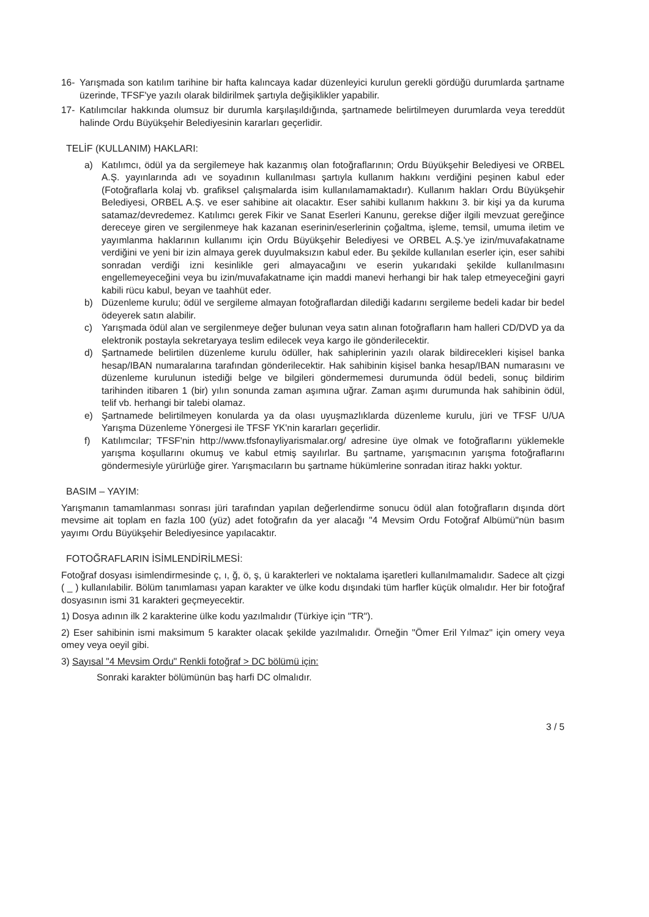16- Yarışmada son katılım tarihine bir hafta kalıncaya kadar düzenleyici kurulun gerekli gördüğü durumlarda şartname üzerinde, TFSF'ye yazılı olarak bildirilmek şartıyla değişiklikler yapabilir.
17- Katılımcılar hakkında olumsuz bir durumla karşılaşıldığında, şartnamede belirtilmeyen durumlarda veya tereddüt halinde Ordu Büyükşehir Belediyesinin kararları geçerlidir.
TELİF (KULLANIM) HAKLARI:
a) Katılımcı, ödül ya da sergilemeye hak kazanmış olan fotoğraflarının; Ordu Büyükşehir Belediyesi ve ORBEL A.Ş. yayınlarında adı ve soyadının kullanılması şartıyla kullanım hakkını verdiğini peşinen kabul eder (Fotoğraflarla kolaj vb. grafiksel çalışmalarda isim kullanılamamaktadır). Kullanım hakları Ordu Büyükşehir Belediyesi, ORBEL A.Ş. ve eser sahibine ait olacaktır. Eser sahibi kullanım hakkını 3. bir kişi ya da kuruma satamaz/devredemez. Katılımcı gerek Fikir ve Sanat Eserleri Kanunu, gerekse diğer ilgili mevzuat gereğince dereceye giren ve sergilenmeye hak kazanan eserinin/eserlerinin çoğaltma, işleme, temsil, umuma iletim ve yayımlanma haklarının kullanımı için Ordu Büyükşehir Belediyesi ve ORBEL A.Ş.'ye izin/muvafakatname verdiğini ve yeni bir izin almaya gerek duyulmaksızın kabul eder. Bu şekilde kullanılan eserler için, eser sahibi sonradan verdiği izni kesinlikle geri almayacağını ve eserin yukarıdaki şekilde kullanılmasını engellemeyeceğini veya bu izin/muvafakatname için maddi manevi herhangi bir hak talep etmeyeceğini gayri kabili rücu kabul, beyan ve taahhüt eder.
b) Düzenleme kurulu; ödül ve sergileme almayan fotoğraflardan dilediği kadarını sergileme bedeli kadar bir bedel ödeyerek satın alabilir.
c) Yarışmada ödül alan ve sergilenmeye değer bulunan veya satın alınan fotoğrafların ham halleri CD/DVD ya da elektronik postayla sekretaryaya teslim edilecek veya kargo ile gönderilecektir.
d) Şartnamede belirtilen düzenleme kurulu ödüller, hak sahiplerinin yazılı olarak bildirecekleri kişisel banka hesap/IBAN numaralarına tarafından gönderilecektir. Hak sahibinin kişisel banka hesap/IBAN numarasını ve düzenleme kurulunun istediği belge ve bilgileri göndermemesi durumunda ödül bedeli, sonuç bildirim tarihinden itibaren 1 (bir) yılın sonunda zaman aşımına uğrar. Zaman aşımı durumunda hak sahibinin ödül, telif vb. herhangi bir talebi olamaz.
e) Şartnamede belirtilmeyen konularda ya da olası uyuşmazlıklarda düzenleme kurulu, jüri ve TFSF U/UA Yarışma Düzenleme Yönergesi ile TFSF YK'nin kararları geçerlidir.
f) Katılımcılar; TFSF'nin http://www.tfsfonayliyarismalar.org/ adresine üye olmak ve fotoğraflarını yüklemekle yarışma koşullarını okumuş ve kabul etmiş sayılırlar. Bu şartname, yarışmacının yarışma fotoğraflarını göndermesiyle yürürlüğe girer. Yarışmacıların bu şartname hükümlerine sonradan itiraz hakkı yoktur.
BASIM – YAYIM:
Yarışmanın tamamlanması sonrası jüri tarafından yapılan değerlendirme sonucu ödül alan fotoğrafların dışında dört mevsime ait toplam en fazla 100 (yüz) adet fotoğrafın da yer alacağı "4 Mevsim Ordu Fotoğraf Albümü"nün basım yayımı Ordu Büyükşehir Belediyesince yapılacaktır.
FOTOĞRAFLARIN İSİMLENDİRİLMESİ:
Fotoğraf dosyası isimlendirmesinde ç, ı, ğ, ö, ş, ü karakterleri ve noktalama işaretleri kullanılmamalıdır. Sadece alt çizgi ( _ ) kullanılabilir. Bölüm tanımlaması yapan karakter ve ülke kodu dışındaki tüm harfler küçük olmalıdır. Her bir fotoğraf dosyasının ismi 31 karakteri geçmeyecektir.
1) Dosya adının ilk 2 karakterine ülke kodu yazılmalıdır (Türkiye için "TR").
2) Eser sahibinin ismi maksimum 5 karakter olacak şekilde yazılmalıdır. Örneğin "Ömer Eril Yılmaz" için omery veya omey veya oeyil gibi.
3) Sayısal "4 Mevsim Ordu" Renkli fotoğraf > DC bölümü için:
Sonraki karakter bölümünün baş harfi DC olmalıdır.
3 / 5